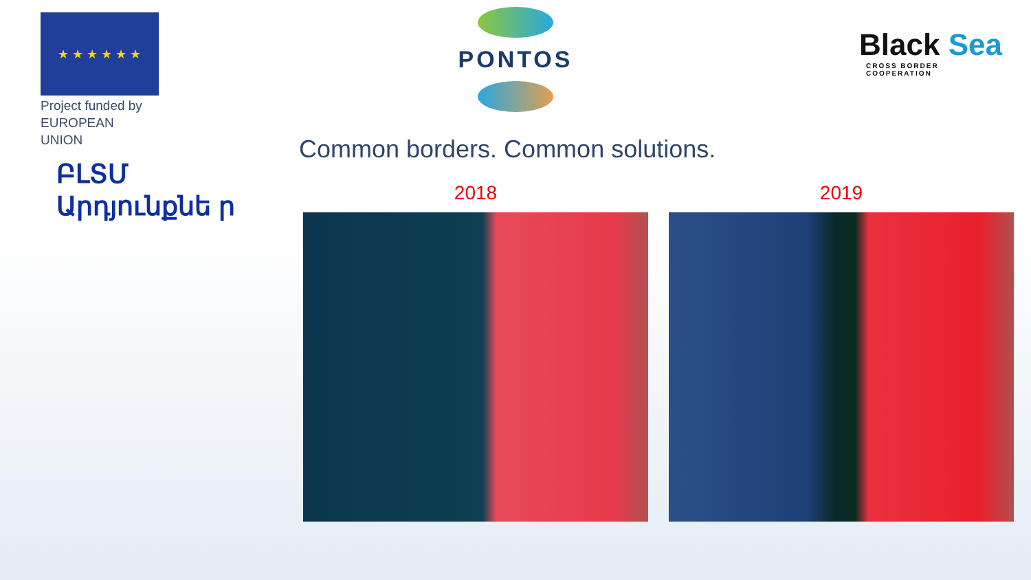★ ★ ★ ★ ★ ★
Project funded by
EUROPEAN UNION
PONTOS
Black Sea
CROSS BORDER
COOPERATION
Common borders. Common solutions.
ԲԼՏՄ Արդյունքնե ր
2018 2019